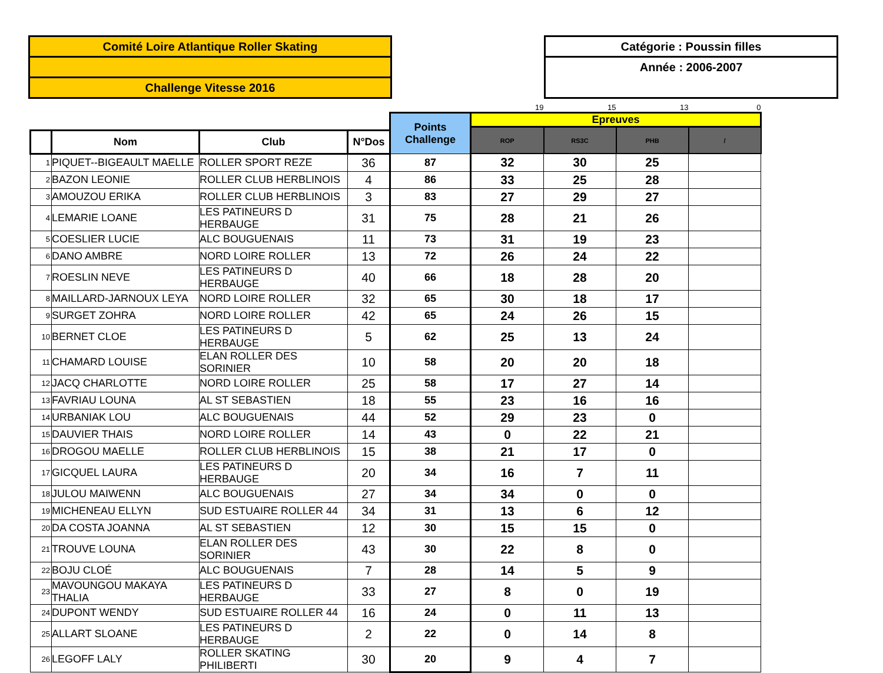Comité Loire Atlantique Roller Skating
Challenge Vitesse 2016
Catégorie : Poussin filles
Année : 2006-2007
| | | | | | 19 | 15 | 13 | 0 |
| | | | | Points Challenge | Epreuves | | | |
| | | | | | ROP | RS3C | PHB | / |
| | Nom | Club | N°Dos | | | | | |
| 1 | PIQUET--BIGEAULT MAELLE | ROLLER SPORT REZE | 36 | 87 | 32 | 30 | 25 | |
| 2 | BAZON LEONIE | ROLLER CLUB HERBLINOIS | 4 | 86 | 33 | 25 | 28 | |
| 3 | AMOUZOU ERIKA | ROLLER CLUB HERBLINOIS | 3 | 83 | 27 | 29 | 27 | |
| 4 | LEMARIE LOANE | LES PATINEURS D HERBAUGE | 31 | 75 | 28 | 21 | 26 | |
| 5 | COESLIER LUCIE | ALC BOUGUENAIS | 11 | 73 | 31 | 19 | 23 | |
| 6 | DANO AMBRE | NORD LOIRE ROLLER | 13 | 72 | 26 | 24 | 22 | |
| 7 | ROESLIN NEVE | LES PATINEURS D HERBAUGE | 40 | 66 | 18 | 28 | 20 | |
| 8 | MAILLARD-JARNOUX LEYA | NORD LOIRE ROLLER | 32 | 65 | 30 | 18 | 17 | |
| 9 | SURGET ZOHRA | NORD LOIRE ROLLER | 42 | 65 | 24 | 26 | 15 | |
| 10 | BERNET CLOE | LES PATINEURS D HERBAUGE | 5 | 62 | 25 | 13 | 24 | |
| 11 | CHAMARD LOUISE | ELAN ROLLER DES SORINIER | 10 | 58 | 20 | 20 | 18 | |
| 12 | JACQ CHARLOTTE | NORD LOIRE ROLLER | 25 | 58 | 17 | 27 | 14 | |
| 13 | FAVRIAU LOUNA | AL ST SEBASTIEN | 18 | 55 | 23 | 16 | 16 | |
| 14 | URBANIAK LOU | ALC BOUGUENAIS | 44 | 52 | 29 | 23 | 0 | |
| 15 | DAUVIER THAIS | NORD LOIRE ROLLER | 14 | 43 | 0 | 22 | 21 | |
| 16 | DROGOU MAELLE | ROLLER CLUB HERBLINOIS | 15 | 38 | 21 | 17 | 0 | |
| 17 | GICQUEL LAURA | LES PATINEURS D HERBAUGE | 20 | 34 | 16 | 7 | 11 | |
| 18 | JULOU MAIWENN | ALC BOUGUENAIS | 27 | 34 | 34 | 0 | 0 | |
| 19 | MICHENEAU ELLYN | SUD ESTUAIRE ROLLER 44 | 34 | 31 | 13 | 6 | 12 | |
| 20 | DA COSTA JOANNA | AL ST SEBASTIEN | 12 | 30 | 15 | 15 | 0 | |
| 21 | TROUVE LOUNA | ELAN ROLLER DES SORINIER | 43 | 30 | 22 | 8 | 0 | |
| 22 | BOJU CLOÉ | ALC BOUGUENAIS | 7 | 28 | 14 | 5 | 9 | |
| 23 | MAVOUNGOU MAKAYA THALIA | LES PATINEURS D HERBAUGE | 33 | 27 | 8 | 0 | 19 | |
| 24 | DUPONT WENDY | SUD ESTUAIRE ROLLER 44 | 16 | 24 | 0 | 11 | 13 | |
| 25 | ALLART SLOANE | LES PATINEURS D HERBAUGE | 2 | 22 | 0 | 14 | 8 | |
| 26 | LEGOFF LALY | ROLLER SKATING PHILIBERTI | 30 | 20 | 9 | 4 | 7 | |